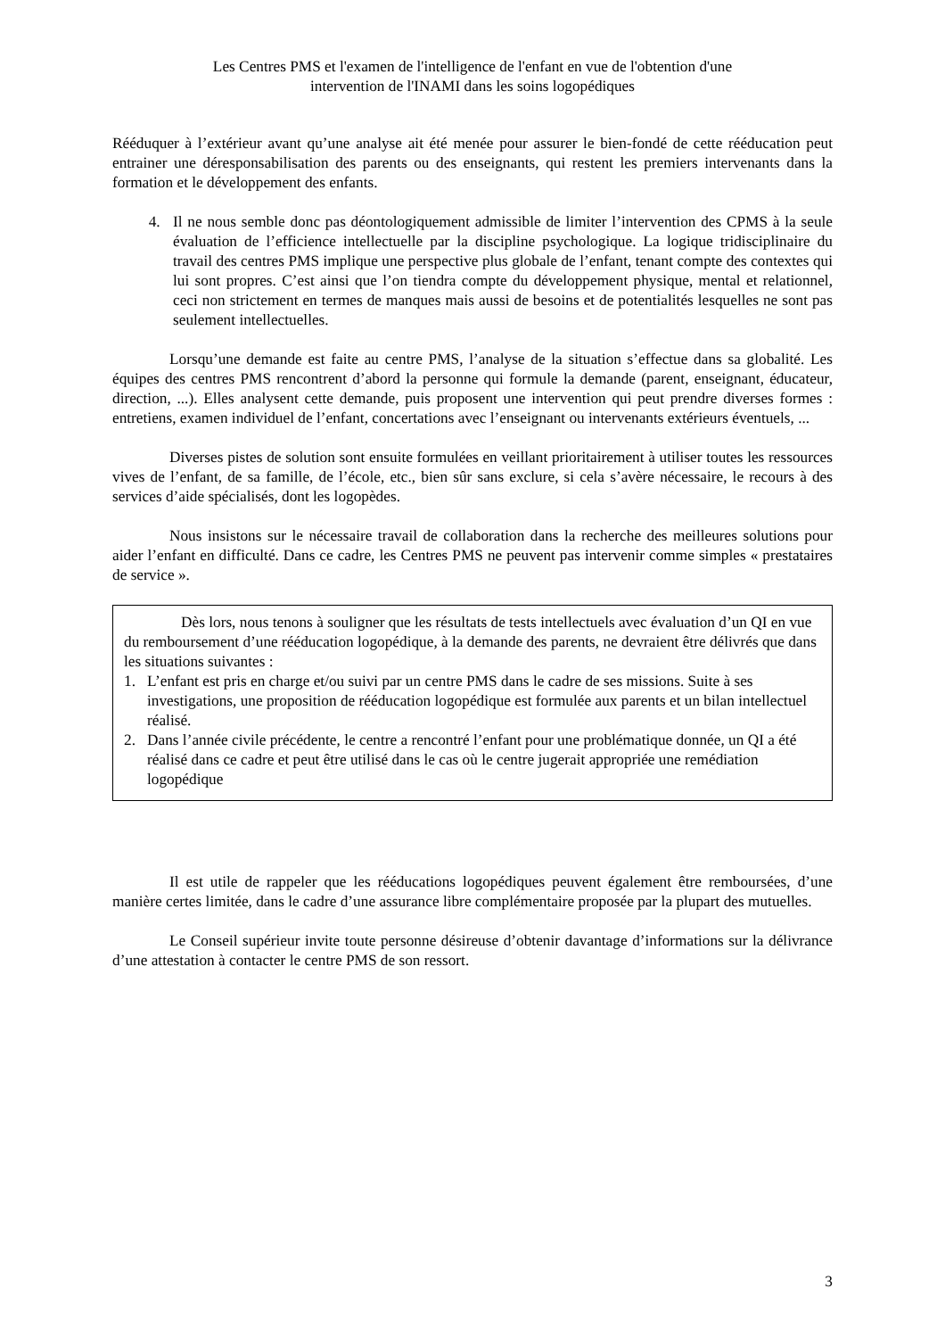Les Centres PMS et l'examen de l'intelligence de l'enfant en vue de l'obtention d'une
intervention de l'INAMI dans les soins logopédiques
Rééduquer à l’extérieur avant qu’une analyse ait été menée pour assurer le bien-fondé de cette rééducation peut entrainer une déresponsabilisation des parents ou des enseignants, qui restent les premiers intervenants dans la formation et le développement des enfants.
4. Il ne nous semble donc pas déontologiquement admissible de limiter l’intervention des CPMS à la seule évaluation de l’efficience intellectuelle par la discipline psychologique. La logique tridisciplinaire du travail des centres PMS implique une perspective plus globale de l’enfant, tenant compte des contextes qui lui sont propres. C’est ainsi que l’on tiendra compte du développement physique, mental et relationnel, ceci non strictement en termes de manques mais aussi de besoins et de potentialités lesquelles ne sont pas seulement intellectuelles.
Lorsqu’une demande est faite au centre PMS, l’analyse de la situation s’effectue dans sa globalité. Les équipes des centres PMS rencontrent d’abord la personne qui formule la demande (parent, enseignant, éducateur, direction, ...). Elles analysent cette demande, puis proposent une intervention qui peut prendre diverses formes : entretiens, examen individuel de l’enfant, concertations avec l’enseignant ou intervenants extérieurs éventuels, ...
Diverses pistes de solution sont ensuite formulées en veillant prioritairement à utiliser toutes les ressources vives de l’enfant, de sa famille, de l’école, etc., bien sûr sans exclure, si cela s’avère nécessaire, le recours à des services d’aide spécialisés, dont les logopèdes.
Nous insistons sur le nécessaire travail de collaboration dans la recherche des meilleures solutions pour aider l’enfant en difficulté. Dans ce cadre, les Centres PMS ne peuvent pas intervenir comme simples « prestataires de service ».
Dès lors, nous tenons à souligner que les résultats de tests intellectuels avec évaluation d’un QI en vue du remboursement d’une rééducation logopédique, à la demande des parents, ne devraient être délivrés que dans les situations suivantes :
1. L’enfant est pris en charge et/ou suivi par un centre PMS dans le cadre de ses missions. Suite à ses investigations, une proposition de rééducation logopédique est formulée aux parents et un bilan intellectuel réalisé.
2. Dans l’année civile précédente, le centre a rencontré l’enfant pour une problématique donnée, un QI a été réalisé dans ce cadre et peut être utilisé dans le cas où le centre jugerait appropriée une remédiation logopédique
Il est utile de rappeler que les rééducations logopédiques peuvent également être remboursées, d’une manière certes limitée, dans le cadre d’une assurance libre complémentaire proposée par la plupart des mutuelles.
Le Conseil supérieur invite toute personne désireuse d’obtenir davantage d’informations sur la délivrance d’une attestation à contacter le centre PMS de son ressort.
3